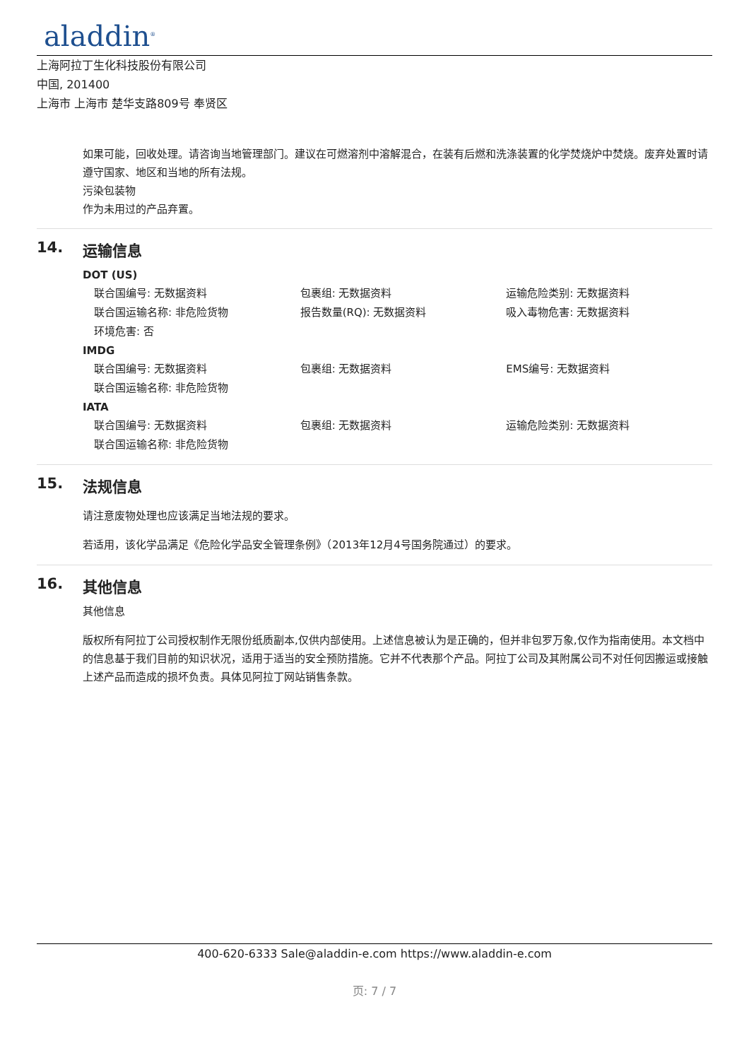aladdin<sup>®</sup>
上海阿拉丁生化科技股份有限公司
中国, 201400
上海市 上海市 楚华支路809号 奉贤区
如果可能，回收处理。请咨询当地管理部门。建议在可燃溶剂中溶解混合，在装有后燃和洗涤装置的化学焚烧炉中焚烧。废弃处置时请遵守国家、地区和当地的所有法规。
污染包装物
作为未用过的产品弃置。
14. 运输信息
DOT (US)
联合国编号: 无数据资料 包裹组: 无数据资料 运输危险类别: 无数据资料
联合国运输名称: 非危险货物 报告数量(RQ): 无数据资料 吸入毒物危害: 无数据资料
环境危害: 否
IMDG
联合国编号: 无数据资料 包裹组: 无数据资料 EMS编号: 无数据资料
联合国运输名称: 非危险货物
IATA
联合国编号: 无数据资料 包裹组: 无数据资料 运输危险类别: 无数据资料
联合国运输名称: 非危险货物
15. 法规信息
请注意废物处理也应该满足当地法规的要求。
若适用，该化学品满足《危险化学品安全管理条例》（2013年12月4号国务院通过）的要求。
16. 其他信息
其他信息
版权所有阿拉丁公司授权制作无限份纸质副本,仅供内部使用。上述信息被认为是正确的，但并非包罗万象,仅作为指南使用。本文档中的信息基于我们目前的知识状况，适用于适当的安全预防措施。它并不代表那个产品。阿拉丁公司及其附属公司不对任何因搬运或接触上述产品而造成的损坏负责。具体见阿拉丁网站销售条款。
400-620-6333 Sale@aladdin-e.com https://www.aladdin-e.com
页: 7 / 7